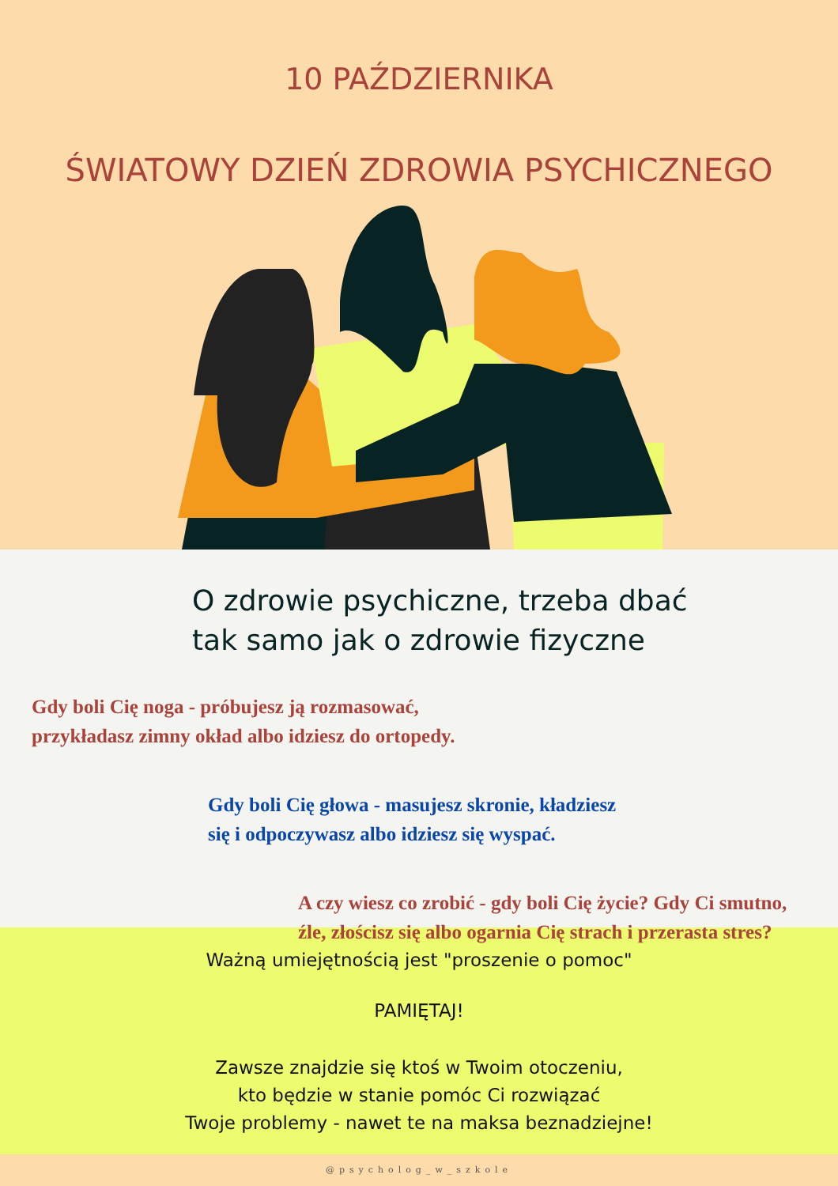10 PAŹDZIERNIKA
ŚWIATOWY DZIEŃ ZDROWIA PSYCHICZNEGO
O zdrowie psychiczne, trzeba dbać
tak samo jak o zdrowie fizyczne
Gdy boli Cię noga - próbujesz ją rozmasować,
przykładasz zimny okład albo idziesz do ortopedy.
Gdy boli Cię głowa - masujesz skronie, kładziesz
się i odpoczywasz albo idziesz się wyspać.
A czy wiesz co zrobić - gdy boli Cię życie? Gdy Ci smutno,
źle, złościsz się albo ogarnia Cię strach i przerasta stres?
Ważną umiejętnością jest "proszenie o pomoc"
PAMIĘTAJ!
Zawsze znajdzie się ktoś w Twoim otoczeniu,
kto będzie w stanie pomóc Ci rozwiązać
Twoje problemy - nawet te na maksa beznadziejne!
@psycholog_w_szkole